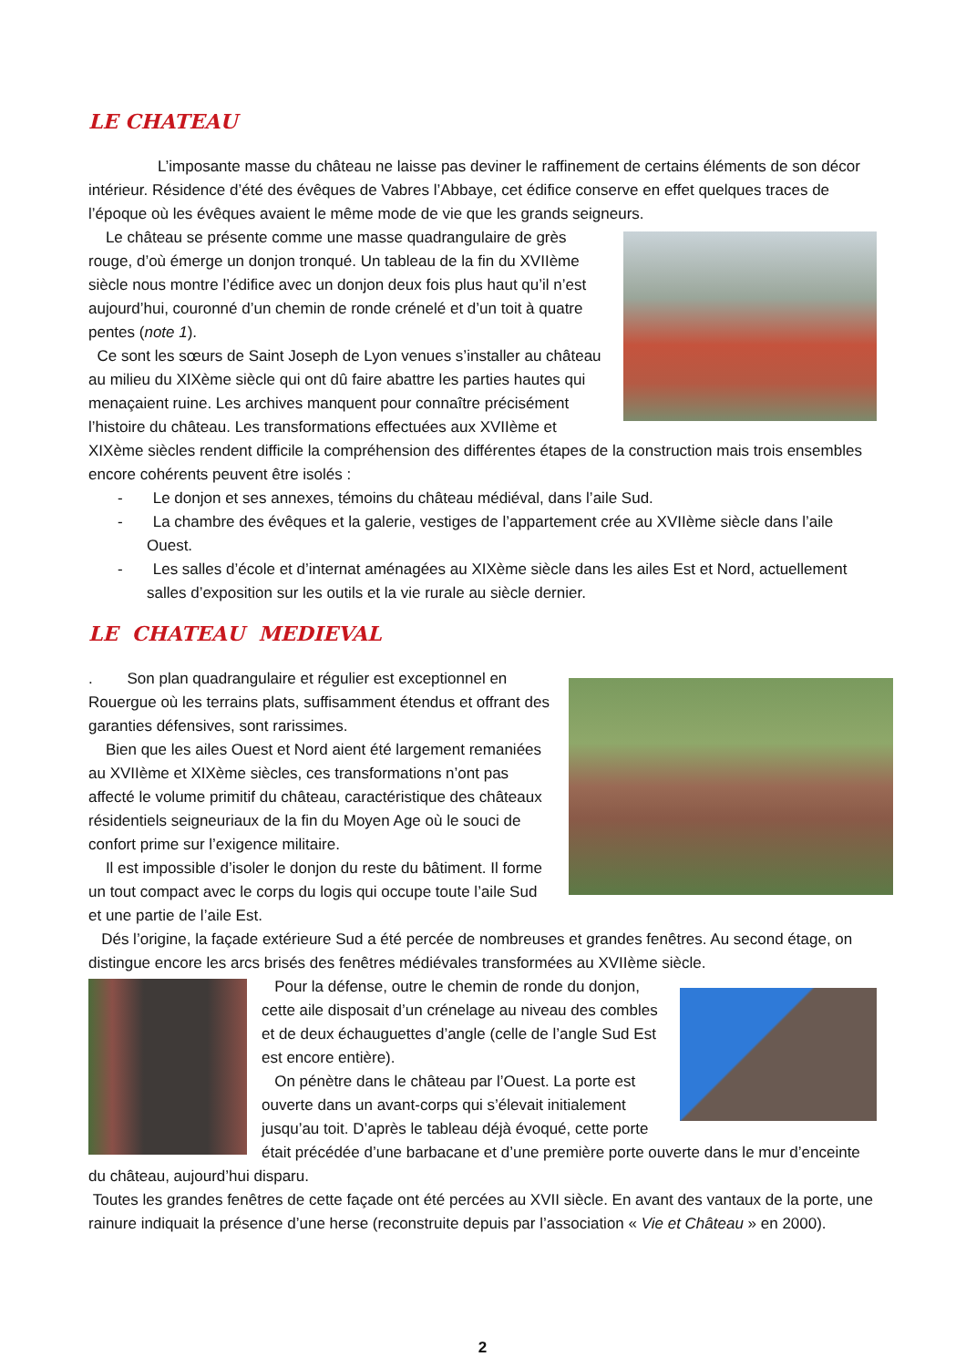LE CHATEAU
L’imposante masse du château ne laisse pas deviner le raffinement de certains éléments de son décor intérieur. Résidence d’été des évêques de Vabres l’Abbaye, cet édifice conserve en effet quelques traces de l’époque où les évêques avaient le même mode de vie que les grands seigneurs.
Le château se présente comme une masse quadrangulaire de grès rouge, d’où émerge un donjon tronqué. Un tableau de la fin du XVIIème siècle nous montre l’édifice avec un donjon deux fois plus haut qu’il n’est aujourd’hui, couronné d’un chemin de ronde crénelé et d’un toit à quatre pentes (note 1).
Ce sont les sœurs de Saint Joseph de Lyon venues s’installer au château au milieu du XIXème siècle qui ont dû faire abattre les parties hautes qui menaçaient ruine. Les archives manquent pour connaître précisément l’histoire du château. Les transformations effectuées aux XVIIème et XIXème siècles rendent difficile la compréhension des différentes étapes de la construction mais trois ensembles encore cohérents peuvent être isolés :
- Le donjon et ses annexes, témoins du château médiéval, dans l’aile Sud.
- La chambre des évêques et la galerie, vestiges de l’appartement crée au XVIIème siècle dans l’aile Ouest.
- Les salles d’école et d’internat aménagées au XIXème siècle dans les ailes Est et Nord, actuellement salles d’exposition sur les outils et la vie rurale au siècle dernier.
LE CHATEAU MEDIEVAL
. Son plan quadrangulaire et régulier est exceptionnel en Rouergue où les terrains plats, suffisamment étendus et offrant des garanties défensives, sont rarissimes.
Bien que les ailes Ouest et Nord aient été largement remaniées au XVIIème et XIXème siècles, ces transformations n’ont pas affecté le volume primitif du château, caractéristique des châteaux résidentiels seigneuriaux de la fin du Moyen Age où le souci de confort prime sur l’exigence militaire.
Il est impossible d’isoler le donjon du reste du bâtiment. Il forme un tout compact avec le corps du logis qui occupe toute l’aile Sud et une partie de l’aile Est.
Dés l’origine, la façade extérieure Sud a été percée de nombreuses et grandes fenêtres. Au second étage, on distingue encore les arcs brisés des fenêtres médiévales transformées au XVIIème siècle.
Pour la défense, outre le chemin de ronde du donjon, cette aile disposait d’un crénelage au niveau des combles et de deux échauguettes d’angle (celle de l’angle Sud Est est encore entière).
On pénètre dans le château par l’Ouest. La porte est ouverte dans un avant-corps qui s’élevait initialement jusqu’au toit. D’après le tableau déjà évoqué, cette porte était précédée d’une barbacane et d’une première porte ouverte dans le mur d’enceinte du château, aujourd’hui disparu.
Toutes les grandes fenêtres de cette façade ont été percées au XVII siècle. En avant des vantaux de la porte, une rainure indiquait la présence d’une herse (reconstruite depuis par l’association « Vie et Château » en 2000).
2